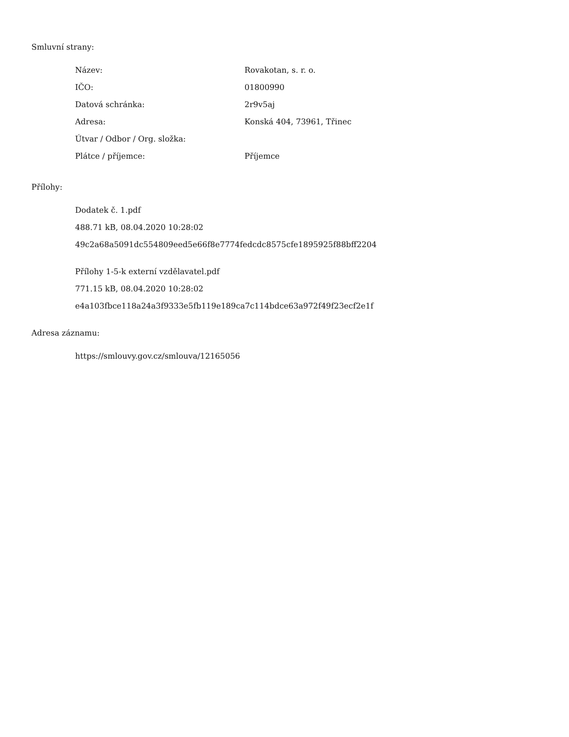Smluvní strany:
| Název: | Rovakotan, s. r. o. |
| IČO: | 01800990 |
| Datová schránka: | 2r9v5aj |
| Adresa: | Konská 404, 73961, Třinec |
| Útvar / Odbor / Org. složka: | |
| Plátce / příjemce: | Příjemce |
Přílohy:
Dodatek č. 1.pdf
488.71 kB, 08.04.2020 10:28:02
49c2a68a5091dc554809eed5e66f8e7774fedcdc8575cfe1895925f88bff2204
Přílohy 1-5-k externí vzdělavatel.pdf
771.15 kB, 08.04.2020 10:28:02
e4a103fbce118a24a3f9333e5fb119e189ca7c114bdce63a972f49f23ecf2e1f
Adresa záznamu:
https://smlouvy.gov.cz/smlouva/12165056